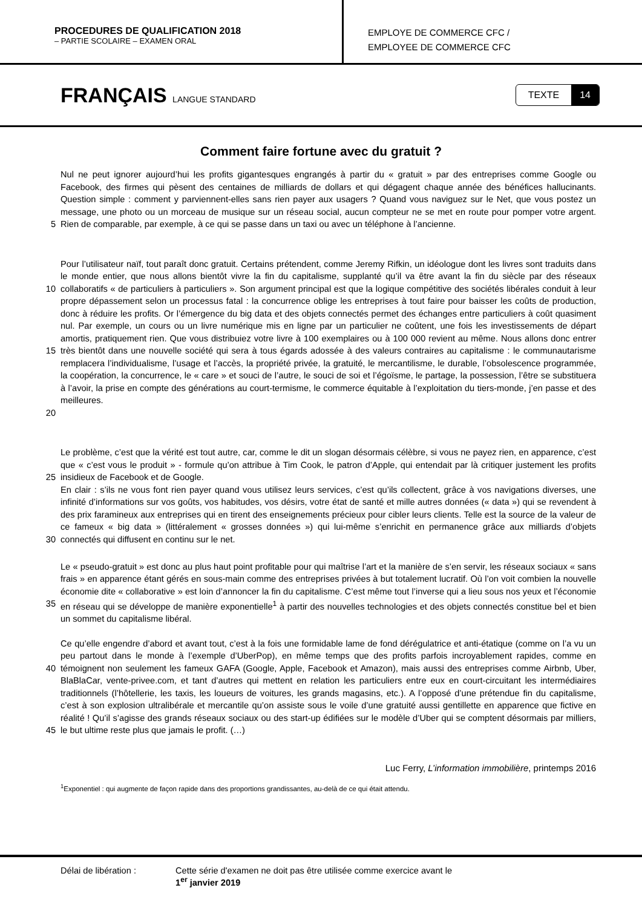PROCEDURES DE QUALIFICATION 2018
– PARTIE SCOLAIRE – EXAMEN ORAL
EMPLOYE DE COMMERCE CFC /
EMPLOYEE DE COMMERCE CFC
FRANÇAIS LANGUE STANDARD
TEXTE 14
Comment faire fortune avec du gratuit ?
5
Nul ne peut ignorer aujourd’hui les profits gigantesques engrangés à partir du « gratuit » par des entreprises comme Google ou Facebook, des firmes qui pèsent des centaines de milliards de dollars et qui dégagent chaque année des bénéfices hallucinants. Question simple : comment y parviennent-elles sans rien payer aux usagers ? Quand vous naviguez sur le Net, que vous postez un message, une photo ou un morceau de musique sur un réseau social, aucun compteur ne se met en route pour pomper votre argent. Rien de comparable, par exemple, à ce qui se passe dans un taxi ou avec un téléphone à l’ancienne.
10
15
20
Pour l’utilisateur naïf, tout paraît donc gratuit. Certains prétendent, comme Jeremy Rifkin, un idéologue dont les livres sont traduits dans le monde entier, que nous allons bientôt vivre la fin du capitalisme, supplanté qu’il va être avant la fin du siècle par des réseaux collaboratifs « de particuliers à particuliers ». Son argument principal est que la logique compétitive des sociétés libérales conduit à leur propre dépassement selon un processus fatal : la concurrence oblige les entreprises à tout faire pour baisser les coûts de production, donc à réduire les profits. Or l’émergence du big data et des objets connectés permet des échanges entre particuliers à coût quasiment nul. Par exemple, un cours ou un livre numérique mis en ligne par un particulier ne coûtent, une fois les investissements de départ amortis, pratiquement rien. Que vous distribuiez votre livre à 100 exemplaires ou à 100 000 revient au même. Nous allons donc entrer très bientôt dans une nouvelle société qui sera à tous égards adossée à des valeurs contraires au capitalisme : le communautarisme remplacera l’individualisme, l’usage et l’accès, la propriété privée, la gratuité, le mercantilisme, le durable, l’obsolescence programmée, la coopération, la concurrence, le « care » et souci de l’autre, le souci de soi et l’égoïsme, le partage, la possession, l’être se substituera à l’avoir, la prise en compte des générations au court-termisme, le commerce équitable à l’exploitation du tiers-monde, j’en passe et des meilleures.
25
30
Le problème, c’est que la vérité est tout autre, car, comme le dit un slogan désormais célèbre, si vous ne payez rien, en apparence, c’est que « c’est vous le produit » - formule qu’on attribue à Tim Cook, le patron d’Apple, qui entendait par là critiquer justement les profits insidieux de Facebook et de Google.
En clair : s’ils ne vous font rien payer quand vous utilisez leurs services, c’est qu’ils collectent, grâce à vos navigations diverses, une infinité d’informations sur vos goûts, vos habitudes, vos désirs, votre état de santé et mille autres données (« data ») qui se revendent à des prix faramineux aux entreprises qui en tirent des enseignements précieux pour cibler leurs clients. Telle est la source de la valeur de ce fameux « big data » (littéralement « grosses données ») qui lui-même s’enrichit en permanence grâce aux milliards d’objets connectés qui diffusent en continu sur le net.
35
Le « pseudo-gratuit » est donc au plus haut point profitable pour qui maîtrise l’art et la manière de s’en servir, les réseaux sociaux « sans frais » en apparence étant gérés en sous-main comme des entreprises privées à but totalement lucratif. Où l’on voit combien la nouvelle économie dite « collaborative » est loin d’annoncer la fin du capitalisme. C’est même tout l’inverse qui a lieu sous nos yeux et l’économie en réseau qui se développe de manière exponentielle<sup>1</sup> à partir des nouvelles technologies et des objets connectés constitue bel et bien un sommet du capitalisme libéral.
40
45
Ce qu’elle engendre d’abord et avant tout, c’est à la fois une formidable lame de fond dérégulatrice et anti-étatique (comme on l’a vu un peu partout dans le monde à l’exemple d’UberPop), en même temps que des profits parfois incroyablement rapides, comme en témoignent non seulement les fameux GAFA (Google, Apple, Facebook et Amazon), mais aussi des entreprises comme Airbnb, Uber, BlaBlaCar, vente-privee.com, et tant d’autres qui mettent en relation les particuliers entre eux en court-circuitant les intermédiaires traditionnels (l’hôtellerie, les taxis, les loueurs de voitures, les grands magasins, etc.). A l’opposé d’une prétendue fin du capitalisme, c’est à son explosion ultralibérale et mercantile qu’on assiste sous le voile d’une gratuité aussi gentillette en apparence que fictive en réalité ! Qu’il s’agisse des grands réseaux sociaux ou des start-up édifiées sur le modèle d’Uber qui se comptent désormais par milliers, le but ultime reste plus que jamais le profit. (…)
Luc Ferry, L’information immobilière, printemps 2016
<sup>1</sup> Exponentiel : qui augmente de façon rapide dans des proportions grandissantes, au-delà de ce qui était attendu.
Délai de libération : Cette série d'examen ne doit pas être utilisée comme exercice avant le
1<sup>er</sup> janvier 2019